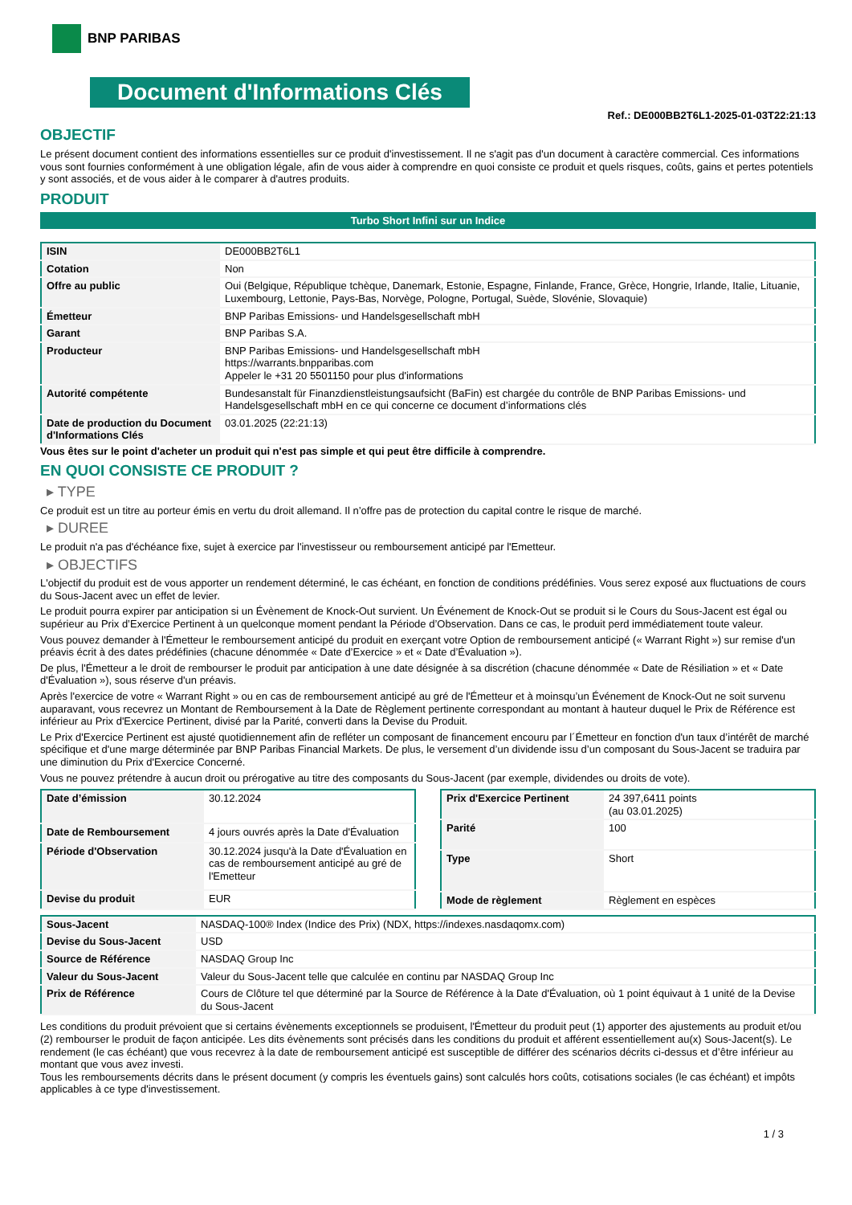BNP PARIBAS
Document d'Informations Clés
Ref.: DE000BB2T6L1-2025-01-03T22:21:13
OBJECTIF
Le présent document contient des informations essentielles sur ce produit d'investissement. Il ne s'agit pas d'un document à caractère commercial. Ces informations vous sont fournies conformément à une obligation légale, afin de vous aider à comprendre en quoi consiste ce produit et quels risques, coûts, gains et pertes potentiels y sont associés, et de vous aider à le comparer à d'autres produits.
PRODUIT
Turbo Short Infini sur un Indice
| ISIN | DE000BB2T6L1 |
| Cotation | Non |
| Offre au public | Oui (Belgique, République tchèque, Danemark, Estonie, Espagne, Finlande, France, Grèce, Hongrie, Irlande, Italie, Lituanie, Luxembourg, Lettonie, Pays-Bas, Norvège, Pologne, Portugal, Suède, Slovénie, Slovaquie) |
| Émetteur | BNP Paribas Emissions- und Handelsgesellschaft mbH |
| Garant | BNP Paribas S.A. |
| Producteur | BNP Paribas Emissions- und Handelsgesellschaft mbH https://warrants.bnpparibas.com Appeler le +31 20 5501150 pour plus d'informations |
| Autorité compétente | Bundesanstalt für Finanzdienstleistungsaufsicht (BaFin) est chargée du contrôle de BNP Paribas Emissions- und Handelsgesellschaft mbH en ce qui concerne ce document d’informations clés |
| Date de production du Document d'Informations Clés | 03.01.2025 (22:21:13) |
Vous êtes sur le point d'acheter un produit qui n'est pas simple et qui peut être difficile à comprendre.
EN QUOI CONSISTE CE PRODUIT ?
▸ TYPE
Ce produit est un titre au porteur émis en vertu du droit allemand. Il n’offre pas de protection du capital contre le risque de marché.
▸ DUREE
Le produit n'a pas d'échéance fixe, sujet à exercice par l'investisseur ou remboursement anticipé par l'Emetteur.
▸ OBJECTIFS
L'objectif du produit est de vous apporter un rendement déterminé, le cas échéant, en fonction de conditions prédéfinies. Vous serez exposé aux fluctuations de cours du Sous-Jacent avec un effet de levier.
Le produit pourra expirer par anticipation si un Évènement de Knock-Out survient. Un Événement de Knock-Out se produit si le Cours du Sous-Jacent est égal ou supérieur au Prix d’Exercice Pertinent à un quelconque moment pendant la Période d’Observation. Dans ce cas, le produit perd immédiatement toute valeur.
Vous pouvez demander à l'Émetteur le remboursement anticipé du produit en exerçant votre Option de remboursement anticipé (« Warrant Right ») sur remise d'un préavis écrit à des dates prédéfinies (chacune dénommée « Date d’Exercice » et « Date d’Évaluation »).
De plus, l'Émetteur a le droit de rembourser le produit par anticipation à une date désignée à sa discrétion (chacune dénommée « Date de Résiliation » et « Date d'Évaluation »), sous réserve d'un préavis.
Après l'exercice de votre « Warrant Right » ou en cas de remboursement anticipé au gré de l'Émetteur et à moinsqu’un Événement de Knock-Out ne soit survenu auparavant, vous recevrez un Montant de Remboursement à la Date de Règlement pertinente correspondant au montant à hauteur duquel le Prix de Référence est inférieur au Prix d'Exercice Pertinent, divisé par la Parité, converti dans la Devise du Produit.
Le Prix d'Exercice Pertinent est ajusté quotidiennement afin de refléter un composant de financement encouru par l´Émetteur en fonction d'un taux d’intérêt de marché spécifique et d'une marge déterminée par BNP Paribas Financial Markets. De plus, le versement d’un dividende issu d’un composant du Sous-Jacent se traduira par une diminution du Prix d'Exercice Concerné.
Vous ne pouvez prétendre à aucun droit ou prérogative au titre des composants du Sous-Jacent (par exemple, dividendes ou droits de vote).
| Date d’émission | 30.12.2024 |
| Date de Remboursement | 4 jours ouvrés après la Date d'Évaluation |
| Période d'Observation | 30.12.2024 jusqu'à la Date d'Évaluation en cas de remboursement anticipé au gré de l'Emetteur |
| Devise du produit | EUR |
| Prix d'Exercice Pertinent | 24 397,6411 points (au 03.01.2025) |
| Parité | 100 |
| Type | Short |
| Mode de règlement | Règlement en espèces |
| Sous-Jacent | NASDAQ-100® Index (Indice des Prix) (NDX, https://indexes.nasdaqomx.com) |
| Devise du Sous-Jacent | USD |
| Source de Référence | NASDAQ Group Inc |
| Valeur du Sous-Jacent | Valeur du Sous-Jacent telle que calculée en continu par NASDAQ Group Inc |
| Prix de Référence | Cours de Clôture tel que déterminé par la Source de Référence à la Date d'Évaluation, où 1 point équivaut à 1 unité de la Devise du Sous-Jacent |
Les conditions du produit prévoient que si certains évènements exceptionnels se produisent, l'Émetteur du produit peut (1) apporter des ajustements au produit et/ou (2) rembourser le produit de façon anticipée. Les dits évènements sont précisés dans les conditions du produit et afférent essentiellement au(x) Sous-Jacent(s). Le rendement (le cas échéant) que vous recevrez à la date de remboursement anticipé est susceptible de différer des scénarios décrits ci-dessus et d’être inférieur au montant que vous avez investi.
Tous les remboursements décrits dans le présent document (y compris les éventuels gains) sont calculés hors coûts, cotisations sociales (le cas échéant) et impôts applicables à ce type d'investissement.
1 / 3